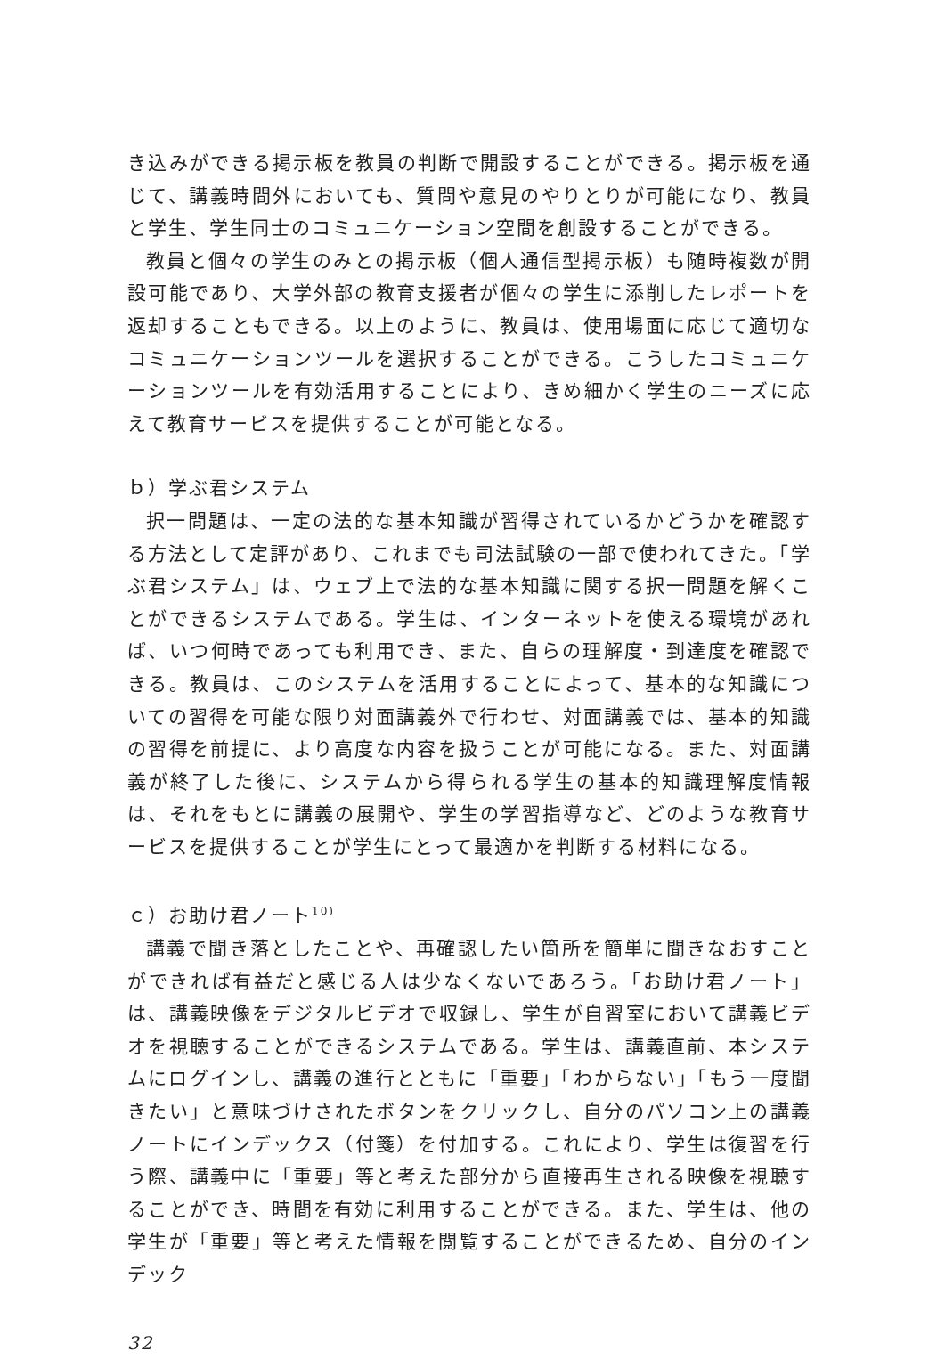き込みができる掲示板を教員の判断で開設することができる。掲示板を通じて、講義時間外においても、質問や意見のやりとりが可能になり、教員と学生、学生同士のコミュニケーション空間を創設することができる。
教員と個々の学生のみとの掲示板（個人通信型掲示板）も随時複数が開設可能であり、大学外部の教育支援者が個々の学生に添削したレポートを返却することもできる。以上のように、教員は、使用場面に応じて適切なコミュニケーションツールを選択することができる。こうしたコミュニケーションツールを有効活用することにより、きめ細かく学生のニーズに応えて教育サービスを提供することが可能となる。
ｂ）学ぶ君システム
択一問題は、一定の法的な基本知識が習得されているかどうかを確認する方法として定評があり、これまでも司法試験の一部で使われてきた。「学ぶ君システム」は、ウェブ上で法的な基本知識に関する択一問題を解くことができるシステムである。学生は、インターネットを使える環境があれば、いつ何時であっても利用でき、また、自らの理解度・到達度を確認できる。教員は、このシステムを活用することによって、基本的な知識についての習得を可能な限り対面講義外で行わせ、対面講義では、基本的知識の習得を前提に、より高度な内容を扱うことが可能になる。また、対面講義が終了した後に、システムから得られる学生の基本的知識理解度情報は、それをもとに講義の展開や、学生の学習指導など、どのような教育サービスを提供することが学生にとって最適かを判断する材料になる。
ｃ）お助け君ノート<sup>10)</sup>
講義で聞き落としたことや、再確認したい箇所を簡単に聞きなおすことができれば有益だと感じる人は少なくないであろう。「お助け君ノート」は、講義映像をデジタルビデオで収録し、学生が自習室において講義ビデオを視聴することができるシステムである。学生は、講義直前、本システムにログインし、講義の進行とともに「重要」「わからない」「もう一度聞きたい」と意味づけされたボタンをクリックし、自分のパソコン上の講義ノートにインデックス（付箋）を付加する。これにより、学生は復習を行う際、講義中に「重要」等と考えた部分から直接再生される映像を視聴することができ、時間を有効に利用することができる。また、学生は、他の学生が「重要」等と考えた情報を閲覧することができるため、自分のインデック
32